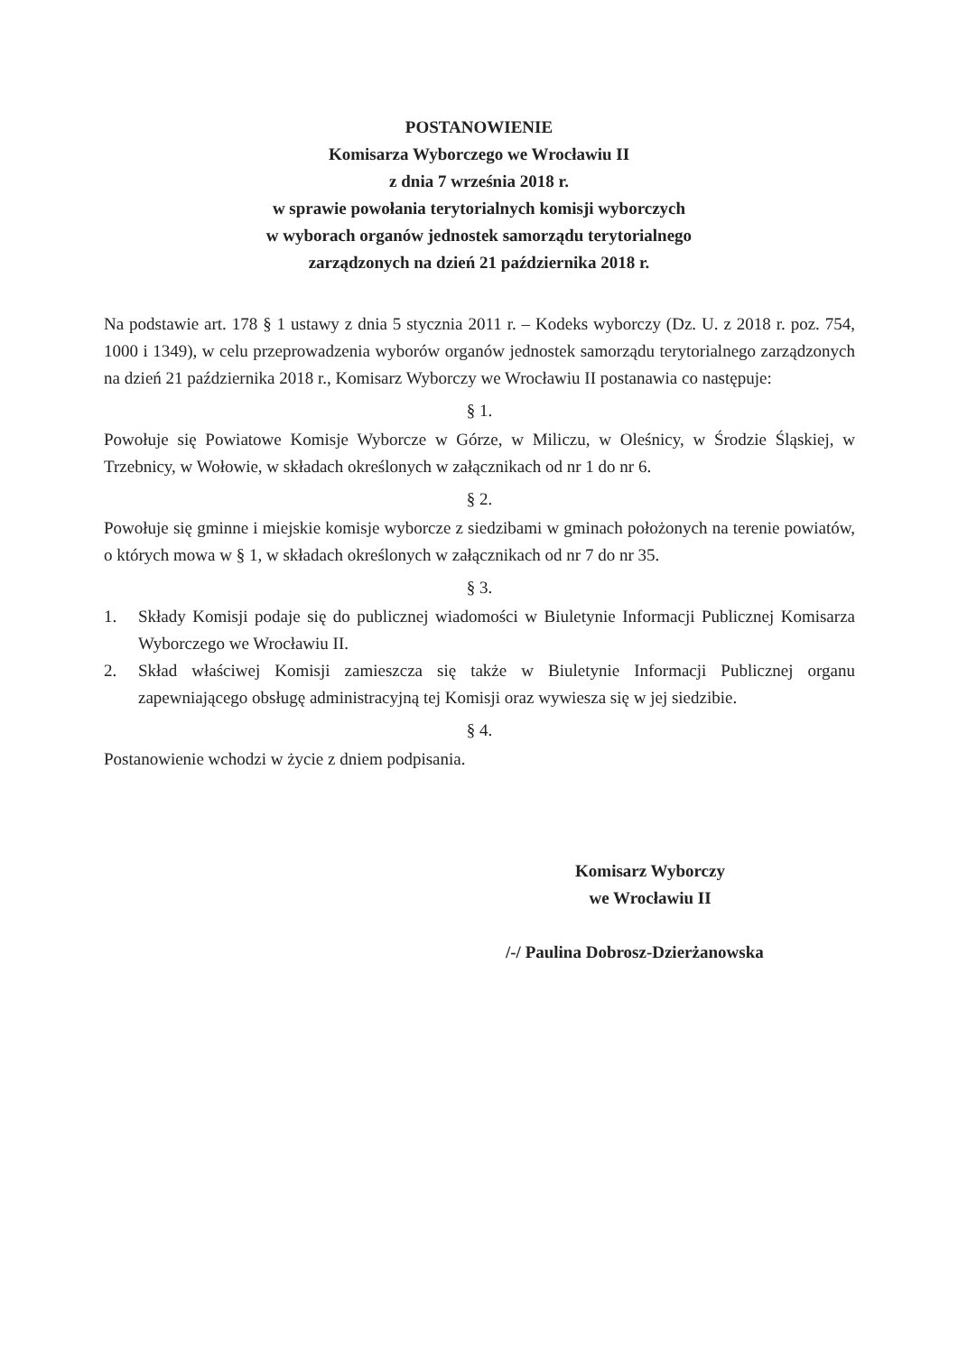POSTANOWIENIE
Komisarza Wyborczego we Wrocławiu II
z dnia 7 września 2018 r.
w sprawie powołania terytorialnych komisji wyborczych
w wyborach organów jednostek samorządu terytorialnego
zarządzonych na dzień 21 października 2018 r.
Na podstawie art. 178 § 1 ustawy z dnia 5 stycznia 2011 r. – Kodeks wyborczy (Dz. U. z 2018 r. poz. 754, 1000 i 1349), w celu przeprowadzenia wyborów organów jednostek samorządu terytorialnego zarządzonych na dzień 21 października 2018 r., Komisarz Wyborczy we Wrocławiu II postanawia co następuje:
§ 1.
Powołuje się Powiatowe Komisje Wyborcze w Górze, w Miliczu, w Oleśnicy, w Środzie Śląskiej, w Trzebnicy, w Wołowie, w składach określonych w załącznikach od nr 1 do nr 6.
§ 2.
Powołuje się gminne i miejskie komisje wyborcze z siedzibami w gminach położonych na terenie powiatów, o których mowa w § 1, w składach określonych w załącznikach od nr 7 do nr 35.
§ 3.
1. Składy Komisji podaje się do publicznej wiadomości w Biuletynie Informacji Publicznej Komisarza Wyborczego we Wrocławiu II.
2. Skład właściwej Komisji zamieszcza się także w Biuletynie Informacji Publicznej organu zapewniającego obsługę administracyjną tej Komisji oraz wywiesza się w jej siedzibie.
§ 4.
Postanowienie wchodzi w życie z dniem podpisania.
Komisarz Wyborczy
we Wrocławiu II
/-/ Paulina Dobrosz-Dzierżanowska